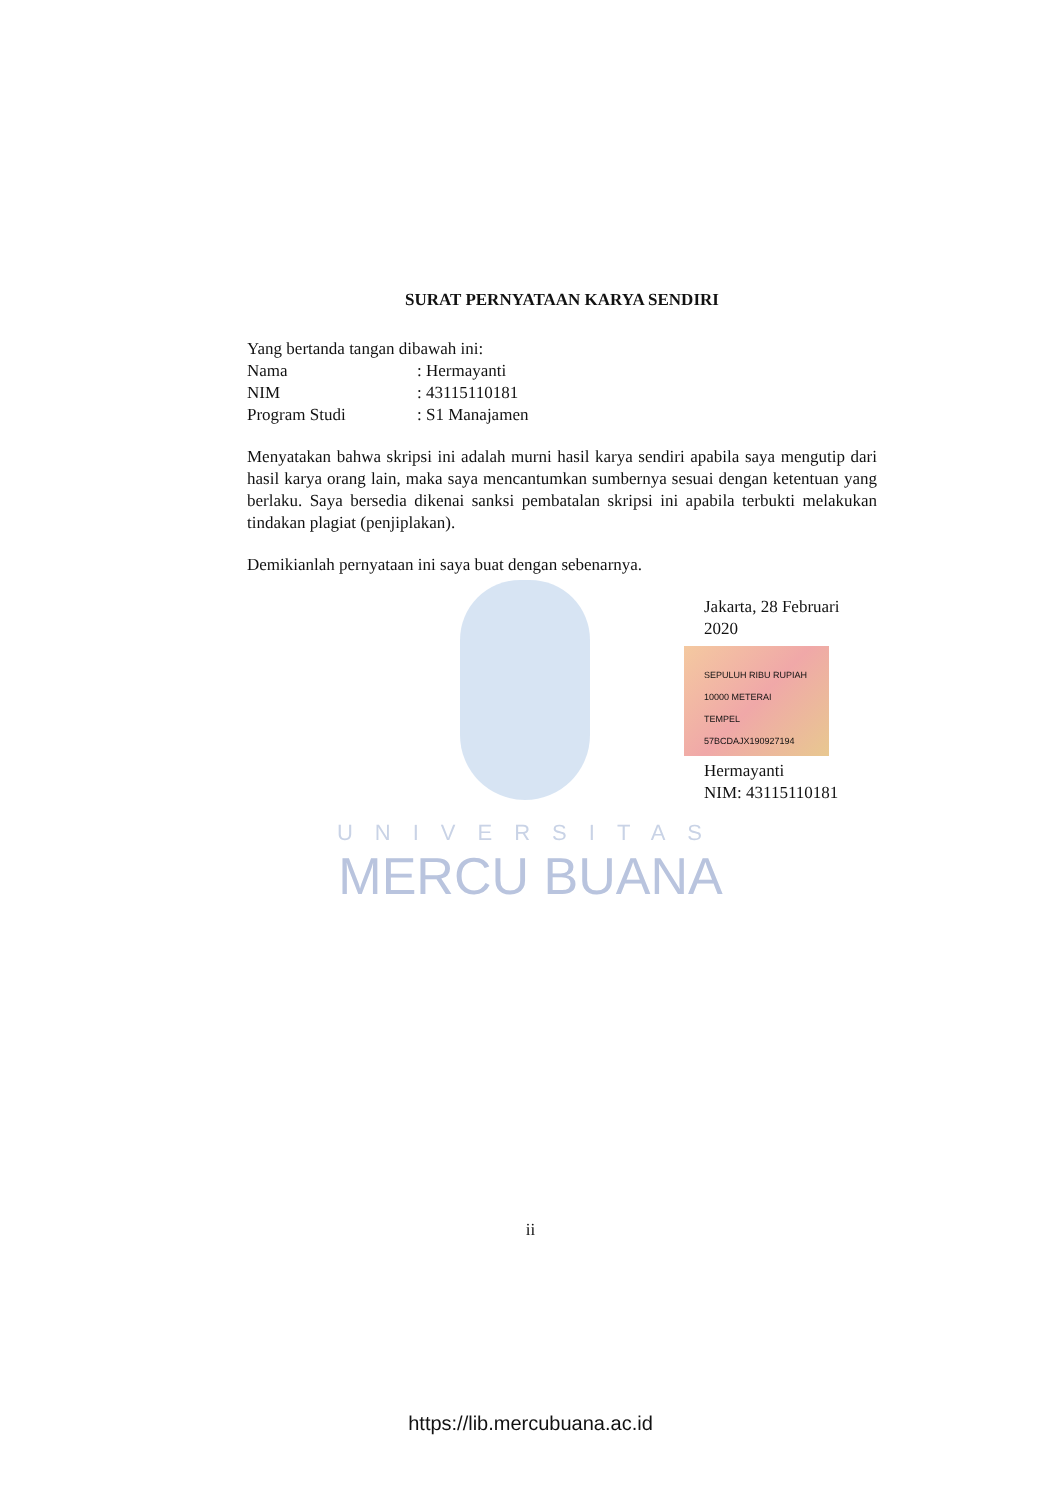SURAT PERNYATAAN KARYA SENDIRI
Yang bertanda tangan dibawah ini:
Nama: Hermayanti
NIM: 43115110181
Program Studi: S1 Manajamen
Menyatakan bahwa skripsi ini adalah murni hasil karya sendiri apabila saya mengutip dari hasil karya orang lain, maka saya mencantumkan sumbernya sesuai dengan ketentuan yang berlaku. Saya bersedia dikenai sanksi pembatalan skripsi ini apabila terbukti melakukan tindakan plagiat (penjiplakan).
Demikianlah pernyataan ini saya buat dengan sebenarnya.
Jakarta, 28 Februari
2020
SEPULUH RIBU RUPIAH 10000 METERAI TEMPEL
57BCDAJX190927194
Hermayanti
NIM: 43115110181
UNIVERSITAS
MERCU BUANA
ii
https://lib.mercubuana.ac.id